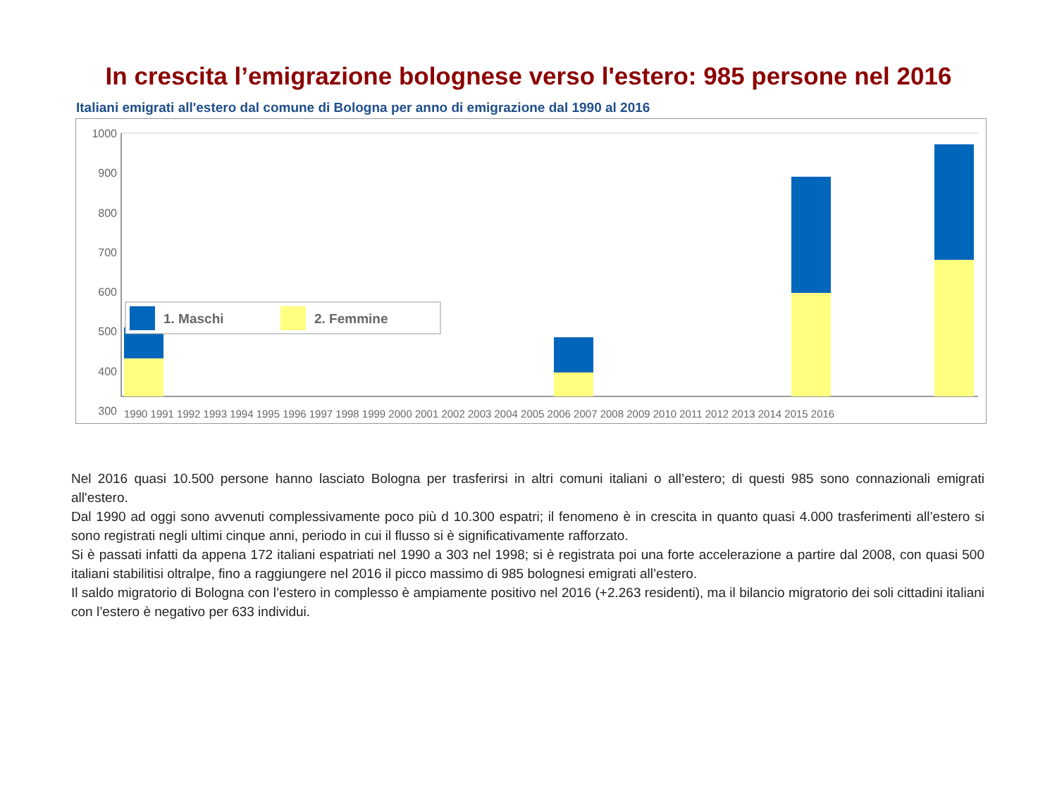In crescita l’emigrazione bolognese verso l'estero: 985 persone nel 2016
Italiani emigrati all'estero dal comune di Bologna per anno di emigrazione dal 1990 al 2016
1000
900
800
700
600
500
400
300
1. Maschi
2. Femmine
1990 1991 1992 1993 1994 1995 1996 1997 1998 1999 2000 2001 2002 2003 2004 2005 2006 2007 2008 2009 2010 2011 2012 2013 2014 2015 2016
Nel 2016 quasi 10.500 persone hanno lasciato Bologna per trasferirsi in altri comuni italiani o all’estero; di questi 985 sono connazionali emigrati all'estero.
Dal 1990 ad oggi sono avvenuti complessivamente poco più d 10.300 espatri; il fenomeno è in crescita in quanto quasi 4.000 trasferimenti all’estero si sono registrati negli ultimi cinque anni, periodo in cui il flusso si è significativamente rafforzato.
Si è passati infatti da appena 172 italiani espatriati nel 1990 a 303 nel 1998; si è registrata poi una forte accelerazione a partire dal 2008, con quasi 500 italiani stabilitisi oltralpe, fino a raggiungere nel 2016 il picco massimo di 985 bolognesi emigrati all’estero.
Il saldo migratorio di Bologna con l’estero in complesso è ampiamente positivo nel 2016 (+2.263 residenti), ma il bilancio migratorio dei soli cittadini italiani con l’estero è negativo per 633 individui.